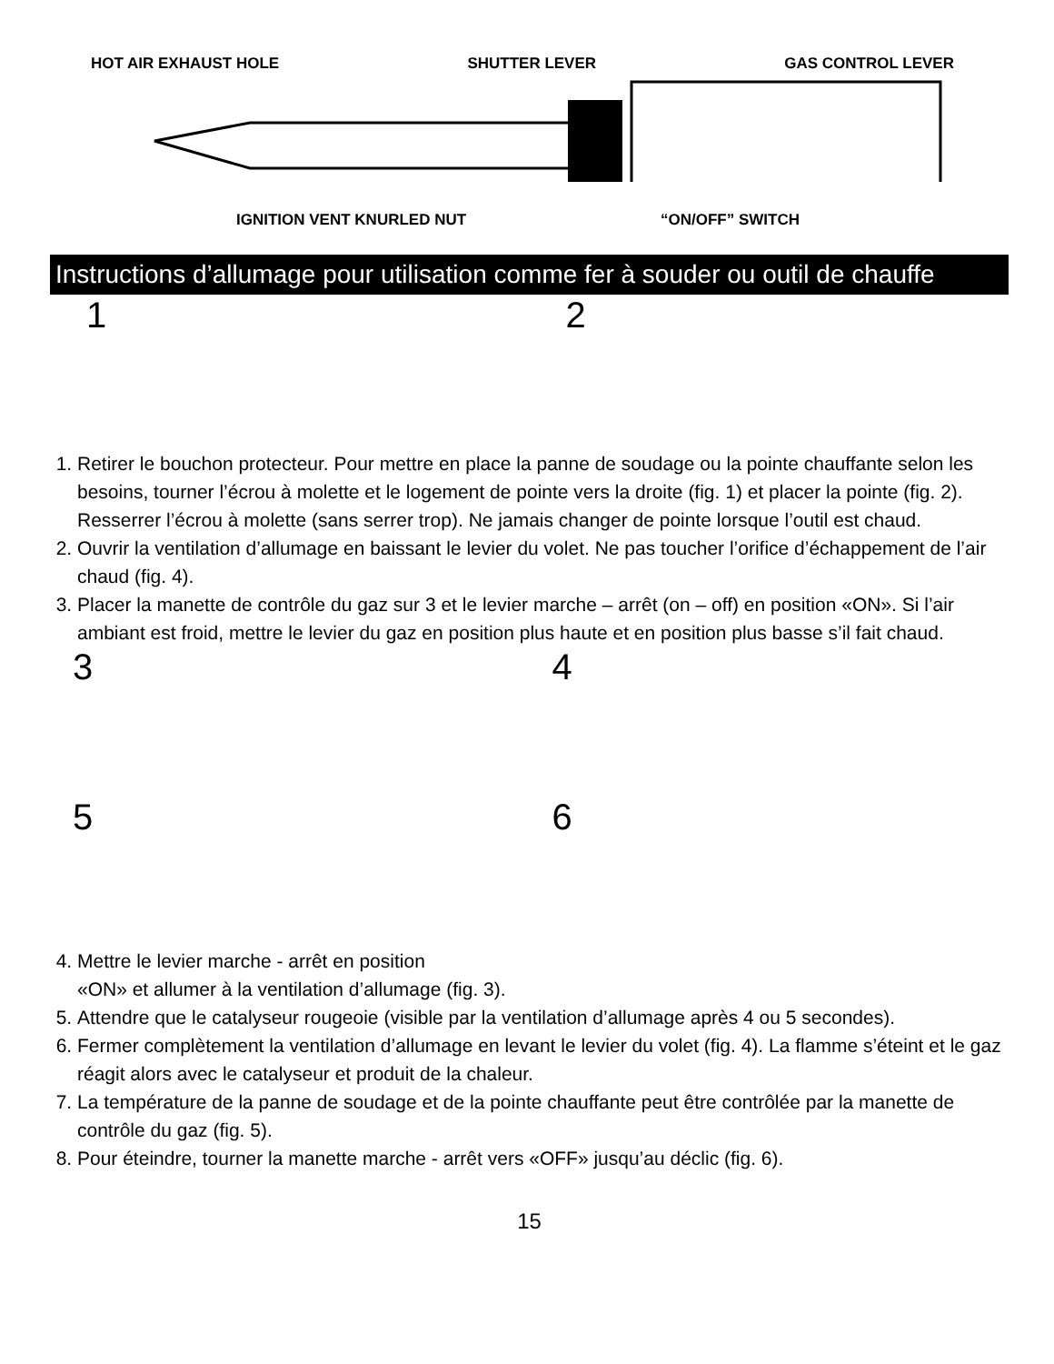HOT AIR EXHAUST HOLE SHUTTER LEVER GAS CONTROL LEVER
IGNITION VENT KNURLED NUT “ON/OFF” SWITCH
Instructions d’allumage pour utilisation comme fer à souder ou outil de chauffe
1 2
1. Retirer le bouchon protecteur. Pour mettre en place la panne de soudage ou la pointe chauffante selon les besoins, tourner l’écrou à molette et le logement de pointe vers la droite (fig. 1) et placer la pointe (fig. 2). Resserrer l’écrou à molette (sans serrer trop). Ne jamais changer de pointe lorsque l’outil est chaud.
2. Ouvrir la ventilation d’allumage en baissant le levier du volet. Ne pas toucher l’orifice d’échappement de l’air chaud (fig. 4).
3. Placer la manette de contrôle du gaz sur 3 et le levier marche – arrêt (on – off) en position «ON». Si l’air ambiant est froid, mettre le levier du gaz en position plus haute et en position plus basse s’il fait chaud.
3 4
5 6
4. Mettre le levier marche - arrêt en position
«ON» et allumer à la ventilation d’allumage (fig. 3).
5. Attendre que le catalyseur rougeoie (visible par la ventilation d’allumage après 4 ou 5 secondes).
6. Fermer complètement la ventilation d’allumage en levant le levier du volet (fig. 4). La flamme s’éteint et le gaz réagit alors avec le catalyseur et produit de la chaleur.
7. La température de la panne de soudage et de la pointe chauffante peut être contrôlée par la manette de contrôle du gaz (fig. 5).
8. Pour éteindre, tourner la manette marche - arrêt vers «OFF» jusqu’au déclic (fig. 6).
15